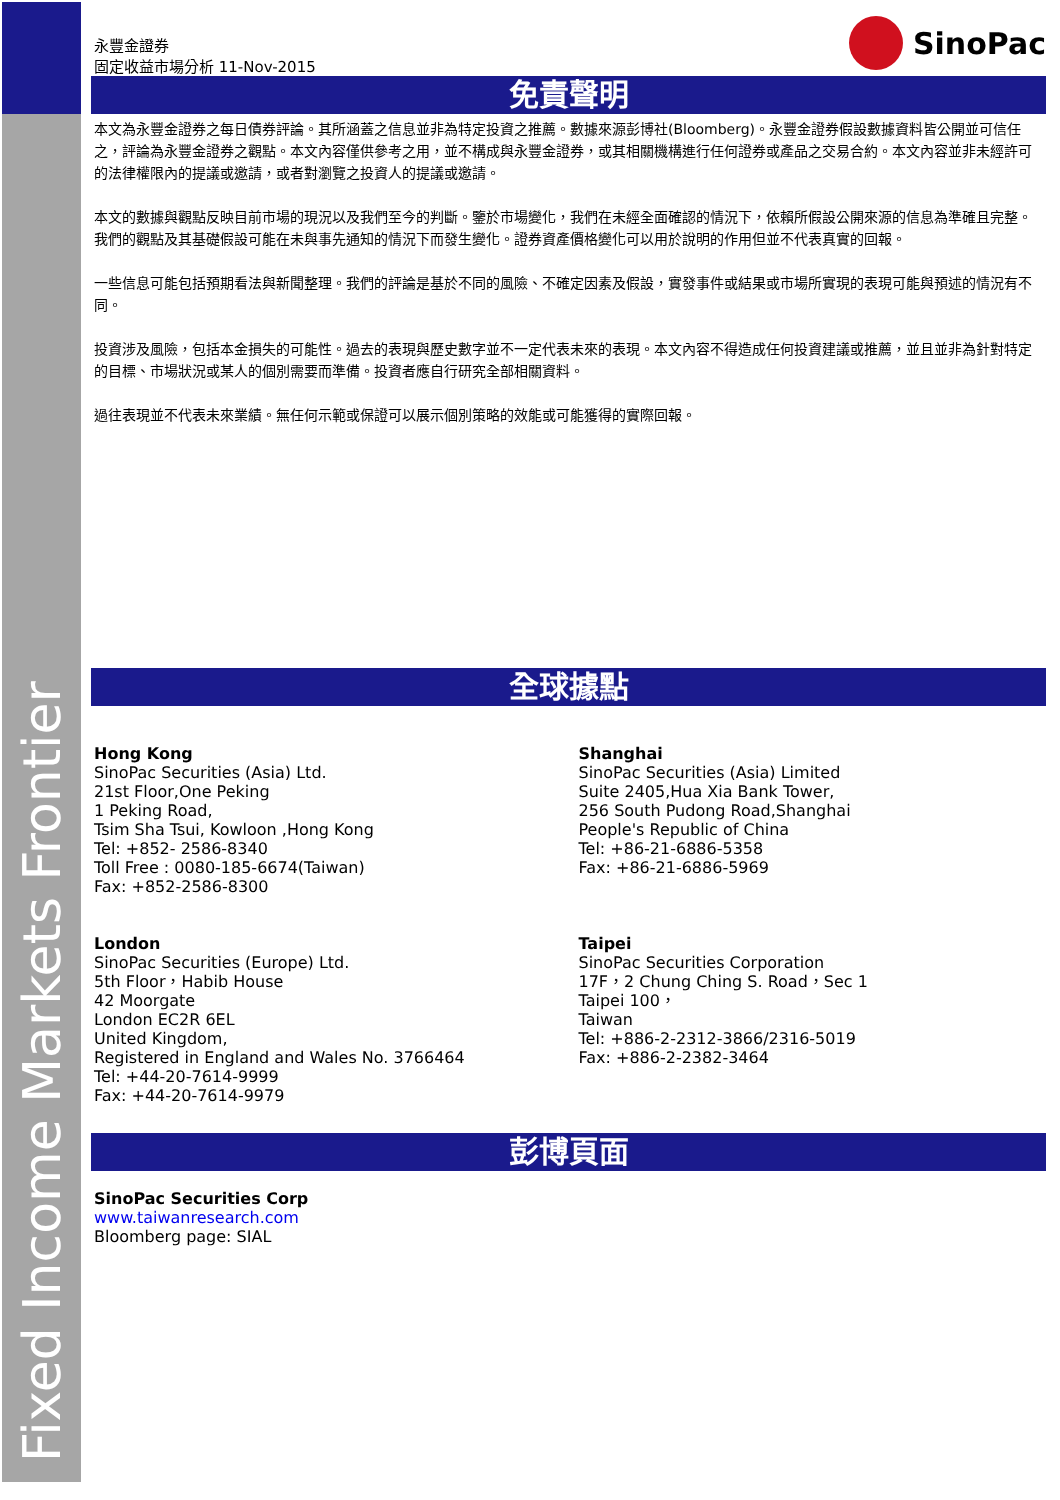Fixed Income Markets Frontier
永豐金證券
固定收益市場分析 11-Nov-2015
SinoPac
免責聲明
本文為永豐金證券之每日債券評論。其所涵蓋之信息並非為特定投資之推薦。數據來源彭博社(Bloomberg)。永豐金證券假設數據資料皆公開並可信任之，評論為永豐金證券之觀點。本文內容僅供參考之用，並不構成與永豐金證券，或其相關機構進行任何證券或產品之交易合約。本文內容並非未經許可的法律權限內的提議或邀請，或者對瀏覽之投資人的提議或邀請。
本文的數據與觀點反映目前市場的現況以及我們至今的判斷。鑒於市場變化，我們在未經全面確認的情況下，依賴所假設公開來源的信息為準確且完整。我們的觀點及其基礎假設可能在未與事先通知的情況下而發生變化。證券資產價格變化可以用於說明的作用但並不代表真實的回報。
一些信息可能包括預期看法與新聞整理。我們的評論是基於不同的風險、不確定因素及假設，實發事件或結果或市場所實現的表現可能與預述的情況有不同。
投資涉及風險，包括本金損失的可能性。過去的表現與歷史數字並不一定代表未來的表現。本文內容不得造成任何投資建議或推薦，並且並非為針對特定的目標、市場狀況或某人的個別需要而準備。投資者應自行研究全部相關資料。
過往表現並不代表未來業績。無任何示範或保證可以展示個別策略的效能或可能獲得的實際回報。
全球據點
Hong Kong
SinoPac Securities (Asia) Ltd.
21st Floor,One Peking
1 Peking Road,
Tsim Sha Tsui, Kowloon ,Hong Kong
Tel: +852- 2586-8340
Toll Free : 0080-185-6674(Taiwan)
Fax: +852-2586-8300
Shanghai
SinoPac Securities (Asia) Limited
Suite 2405,Hua Xia Bank Tower,
256 South Pudong Road,Shanghai
People's Republic of China
Tel: +86-21-6886-5358
Fax: +86-21-6886-5969
London
SinoPac Securities (Europe) Ltd.
5th Floor，Habib House
42 Moorgate
London EC2R 6EL
United Kingdom,
Registered in England and Wales No. 3766464
Tel: +44-20-7614-9999
Fax: +44-20-7614-9979
Taipei
SinoPac Securities Corporation
17F，2 Chung Ching S. Road，Sec 1
Taipei 100，
Taiwan
Tel: +886-2-2312-3866/2316-5019
Fax: +886-2-2382-3464
彭博頁面
SinoPac Securities Corp
www.taiwanresearch.com
Bloomberg page: SIAL